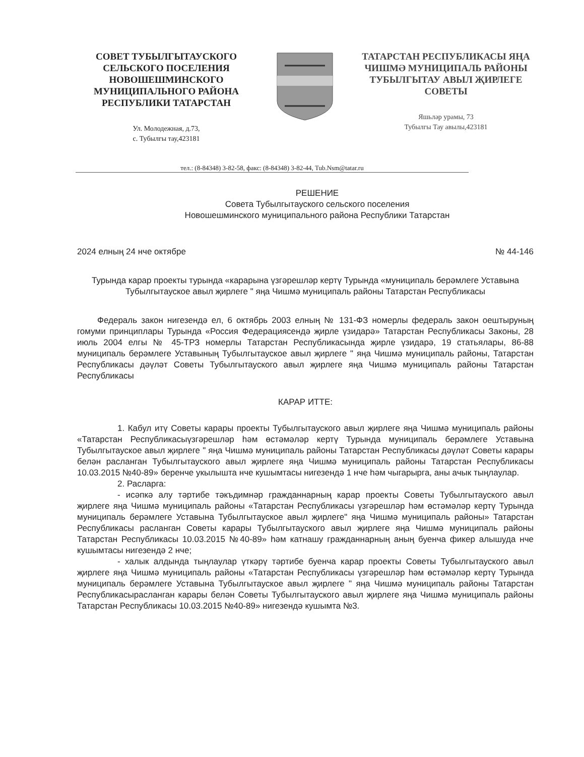СОВЕТ ТУБЫЛГЫТАУСКОГО СЕЛЬСКОГО ПОСЕЛЕНИЯ НОВОШЕШМИНСКОГО МУНИЦИПАЛЬНОГО РАЙОНА РЕСПУБЛИКИ ТАТАРСТАН
Ул. Молодежная, д.73,
с. Тубылгы тау,423181
ТАТАРСТАН РЕСПУБЛИКАСЫ ЯҢА ЧИШМӘ МУНИЦИПАЛЬ РАЙОНЫ ТУБЫЛГЫТАУ АВЫЛ ҖИРЛЕГЕ СОВЕТЫ
Яшьләр урамы, 73
Тубылгы Тау авылы,423181
тел.: (8-84348) 3-82-58, факс: (8-84348) 3-82-44, Tub.Nsm@tatar.ru
РЕШЕНИЕ
Совета Тубылгытауского сельского поселения
Новошешминского муниципального района Республики Татарстан
2024 елның 24 нче октябре № 44-146
Турында карар проекты турында «карарына үзгәрешләр кертү Турында «муниципаль берәмлеге Уставына Тубылгытауское авыл җирлеге " яңа Чишмә муниципаль районы Татарстан Республикасы
Федераль закон нигезендә ел, 6 октябрь 2003 елның № 131-ФЗ номерлы федераль закон оештыруның гомуми принциплары Турында «Россия Федерациясендә җирле үзидарә» Татарстан Республикасы Законы, 28 июль 2004 елгы № 45-ТРЗ номерлы Татарстан Республикасында җирле үзидарә, 19 статьялары, 86-88 муниципаль берәмлеге Уставының Тубылгытауское авыл җирлеге " яңа Чишмә муниципаль районы, Татарстан Республикасы дәүләт Советы Тубылгытауского авыл җирлеге яңа Чишмә муниципаль районы Татарстан Республикасы
КАРАР ИТТЕ:
1. Кабул итү Советы карары проекты Тубылгытауского авыл җирлеге яңа Чишмә муниципаль районы «Татарстан Республикасыүзгәрешләр һәм өстәмәләр кертү Турында муниципаль берәмлеге Уставына Тубылгытауское авыл җирлеге " яңа Чишмә муниципаль районы Татарстан Республикасы дәүләт Советы карары белән расланган Тубылгытауского авыл җирлеге яңа Чишмә муниципаль районы Татарстан Республикасы 10.03.2015 №40-89» беренче укылышта нче кушымтасы нигезендә 1 нче һәм чыгарырга, аны ачык тыңлаулар.
2. Расларга:
- исәпкә алу тәртибе тәкъдимнәр гражданнарның карар проекты Советы Тубылгытауского авыл җирлеге яңа Чишмә муниципаль районы «Татарстан Республикасы үзгәрешләр һәм өстәмәләр кертү Турында муниципаль берәмлеге Уставына Тубылгытауское авыл җирлеге" яңа Чишмә муниципаль районы» Татарстан Республикасы расланган Советы карары Тубылгытауского авыл җирлеге яңа Чишмә муниципаль районы Татарстан Республикасы 10.03.2015 №40-89» һәм катнашу гражданнарның аның буенча фикер алышуда нче кушымтасы нигезендә 2 нче;
- халык алдында тыңлаулар үткәрү тәртибе буенча карар проекты Советы Тубылгытауского авыл җирлеге яңа Чишмә муниципаль районы «Татарстан Республикасы үзгәрешләр һәм өстәмәләр кертү Турында муниципаль берәмлеге Уставына Тубылгытауское авыл җирлеге " яңа Чишмә муниципаль районы Татарстан Республикасырасланган карары белән Советы Тубылгытауского авыл җирлеге яңа Чишмә муниципаль районы Татарстан Республикасы 10.03.2015 №40-89» нигезендә кушымта №3.